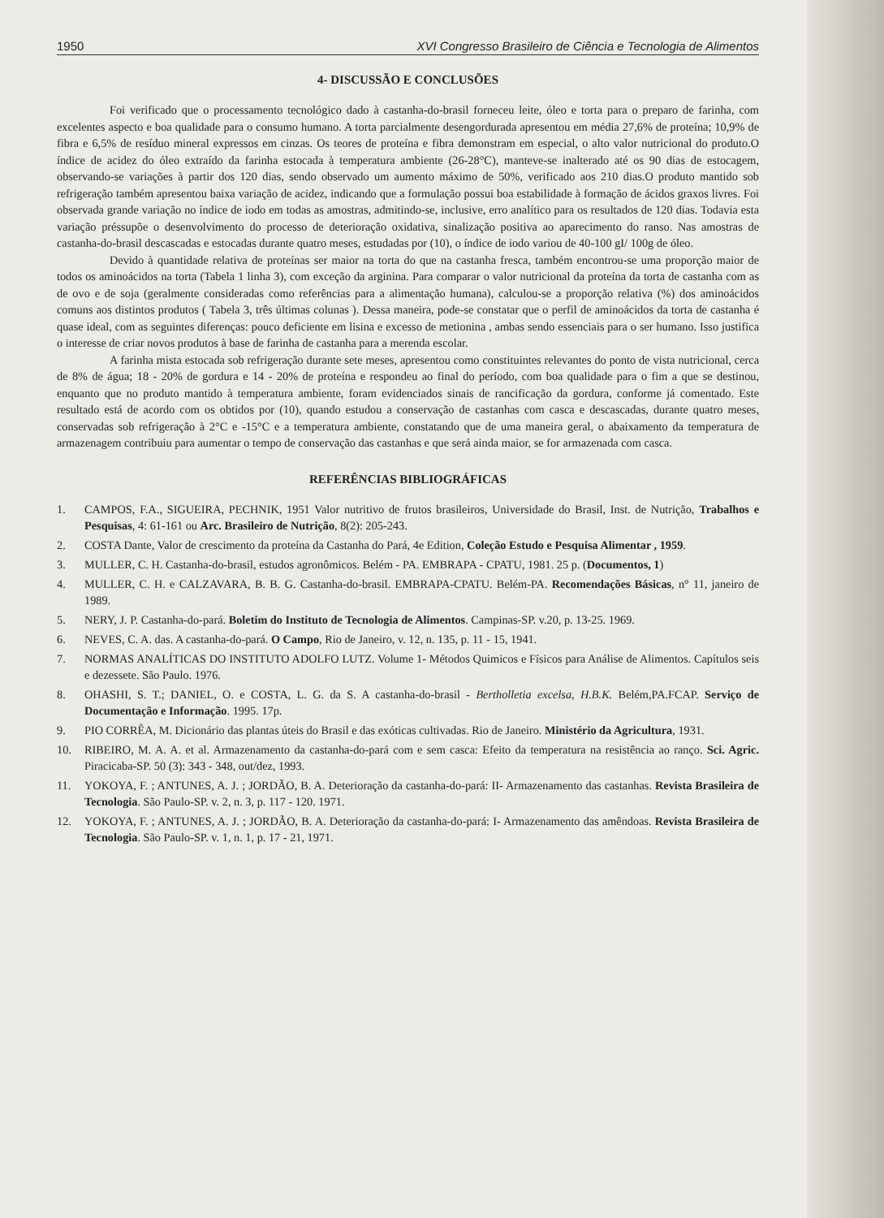1950 XVI Congresso Brasileiro de Ciência e Tecnologia de Alimentos
4- DISCUSSÃO E CONCLUSÕES
Foi verificado que o processamento tecnológico dado à castanha-do-brasil forneceu leite, óleo e torta para o preparo de farinha, com excelentes aspecto e boa qualidade para o consumo humano. A torta parcialmente desengordurada apresentou em média 27,6% de proteína; 10,9% de fibra e 6,5% de resíduo mineral expressos em cinzas. Os teores de proteína e fibra demonstram em especial, o alto valor nutricional do produto.O índice de acidez do óleo extraído da farinha estocada à temperatura ambiente (26-28°C), manteve-se inalterado até os 90 dias de estocagem, observando-se variações à partir dos 120 dias, sendo observado um aumento máximo de 50%, verificado aos 210 dias.O produto mantido sob refrigeração também apresentou baixa variação de acidez, indicando que a formulação possui boa estabilidade à formação de ácidos graxos livres. Foi observada grande variação no índice de iodo em todas as amostras, admitindo-se, inclusive, erro analítico para os resultados de 120 dias. Todavia esta variação préssupõe o desenvolvimento do processo de deterioração oxidativa, sinalização positiva ao aparecimento do ranso. Nas amostras de castanha-do-brasil descascadas e estocadas durante quatro meses, estudadas por (10), o índice de iodo variou de 40-100 gI/ 100g de óleo.
Devido à quantidade relativa de proteínas ser maior na torta do que na castanha fresca, também encontrou-se uma proporção maior de todos os aminoácidos na torta (Tabela 1 linha 3), com exceção da arginina. Para comparar o valor nutricional da proteína da torta de castanha com as de ovo e de soja (geralmente consideradas como referências para a alimentação humana), calculou-se a proporção relativa (%) dos aminoácidos comuns aos distintos produtos ( Tabela 3, três últimas colunas ). Dessa maneira, pode-se constatar que o perfil de aminoácidos da torta de castanha é quase ideal, com as seguintes diferenças: pouco deficiente em lisina e excesso de metionina , ambas sendo essenciais para o ser humano. Isso justifica o interesse de criar novos produtos à base de farinha de castanha para a merenda escolar.
A farinha mista estocada sob refrigeração durante sete meses, apresentou como constituintes relevantes do ponto de vista nutricional, cerca de 8% de água; 18 - 20% de gordura e 14 - 20% de proteína e respondeu ao final do período, com boa qualidade para o fim a que se destinou, enquanto que no produto mantido à temperatura ambiente, foram evidenciados sinais de rancificação da gordura, conforme já comentado. Este resultado está de acordo com os obtidos por (10), quando estudou a conservação de castanhas com casca e descascadas, durante quatro meses, conservadas sob refrigeração à 2°C e -15°C e a temperatura ambiente, constatando que de uma maneira geral, o abaixamento da temperatura de armazenagem contribuiu para aumentar o tempo de conservação das castanhas e que será ainda maior, se for armazenada com casca.
REFERÊNCIAS BIBLIOGRÁFICAS
1. CAMPOS, F.A., SIGUEIRA, PECHNIK, 1951 Valor nutritivo de frutos brasileiros, Universidade do Brasil, Inst. de Nutrição, Trabalhos e Pesquisas, 4: 61-161 ou Arc. Brasileiro de Nutrição, 8(2): 205-243.
2. COSTA Dante, Valor de crescimento da proteína da Castanha do Pará, 4e Edition, Coleção Estudo e Pesquisa Alimentar , 1959.
3. MULLER, C. H. Castanha-do-brasil, estudos agronômicos. Belém - PA. EMBRAPA - CPATU, 1981. 25 p. (Documentos, 1)
4. MULLER, C. H. e CALZAVARA, B. B. G. Castanha-do-brasil. EMBRAPA-CPATU. Belém-PA. Recomendações Básicas, n° 11, janeiro de 1989.
5. NERY, J. P. Castanha-do-pará. Boletim do Instituto de Tecnologia de Alimentos. Campinas-SP. v.20, p. 13-25. 1969.
6. NEVES, C. A. das. A castanha-do-pará. O Campo, Rio de Janeiro, v. 12, n. 135, p. 11 - 15, 1941.
7. NORMAS ANALÍTICAS DO INSTITUTO ADOLFO LUTZ. Volume 1- Métodos Quimicos e Físicos para Análise de Alimentos. Capítulos seis e dezessete. São Paulo. 1976.
8. OHASHI, S. T.; DANIEL, O. e COSTA, L. G. da S. A castanha-do-brasil - Bertholletia excelsa, H.B.K. Belém,PA.FCAP. Serviço de Documentação e Informação. 1995. 17p.
9. PIO CORRÊA, M. Dicionário das plantas úteis do Brasil e das exóticas cultivadas. Rio de Janeiro. Ministério da Agricultura, 1931.
10. RIBEIRO, M. A. A. et al. Armazenamento da castanha-do-pará com e sem casca: Efeito da temperatura na resistência ao ranço. Sci. Agric. Piracicaba-SP. 50 (3): 343 - 348, out/dez, 1993.
11. YOKOYA, F. ; ANTUNES, A. J. ; JORDÃO, B. A. Deterioração da castanha-do-pará: II- Armazenamento das castanhas. Revista Brasileira de Tecnologia. São Paulo-SP. v. 2, n. 3, p. 117 - 120. 1971.
12. YOKOYA, F. ; ANTUNES, A. J. ; JORDÃO, B. A. Deterioração da castanha-do-pará: I- Armazenamento das amêndoas. Revista Brasileira de Tecnologia. São Paulo-SP. v. 1, n. 1, p. 17 - 21, 1971.